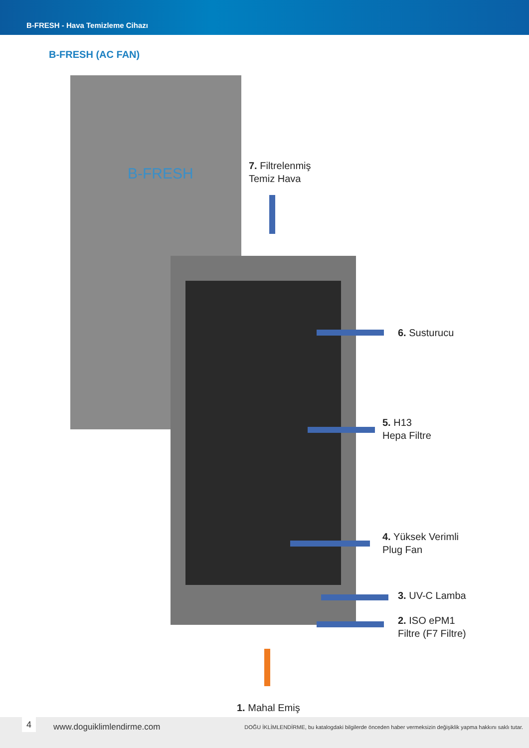B-FRESH - Hava Temizleme Cihazı
B-FRESH (AC FAN)
B-FRESH
7. Filtrelenmiş
Temiz Hava
6. Susturucu
5. H13
Hepa Filtre
4. Yüksek Verimli
Plug Fan
3. UV-C Lamba
2. ISO ePM1
Filtre (F7 Filtre)
1. Mahal Emiş
4 www.doguiklimlendirme.com DOĞU İKLİMLENDİRME, bu katalogdaki bilgilerde önceden haber vermeksizin değişiklik yapma hakkını saklı tutar.